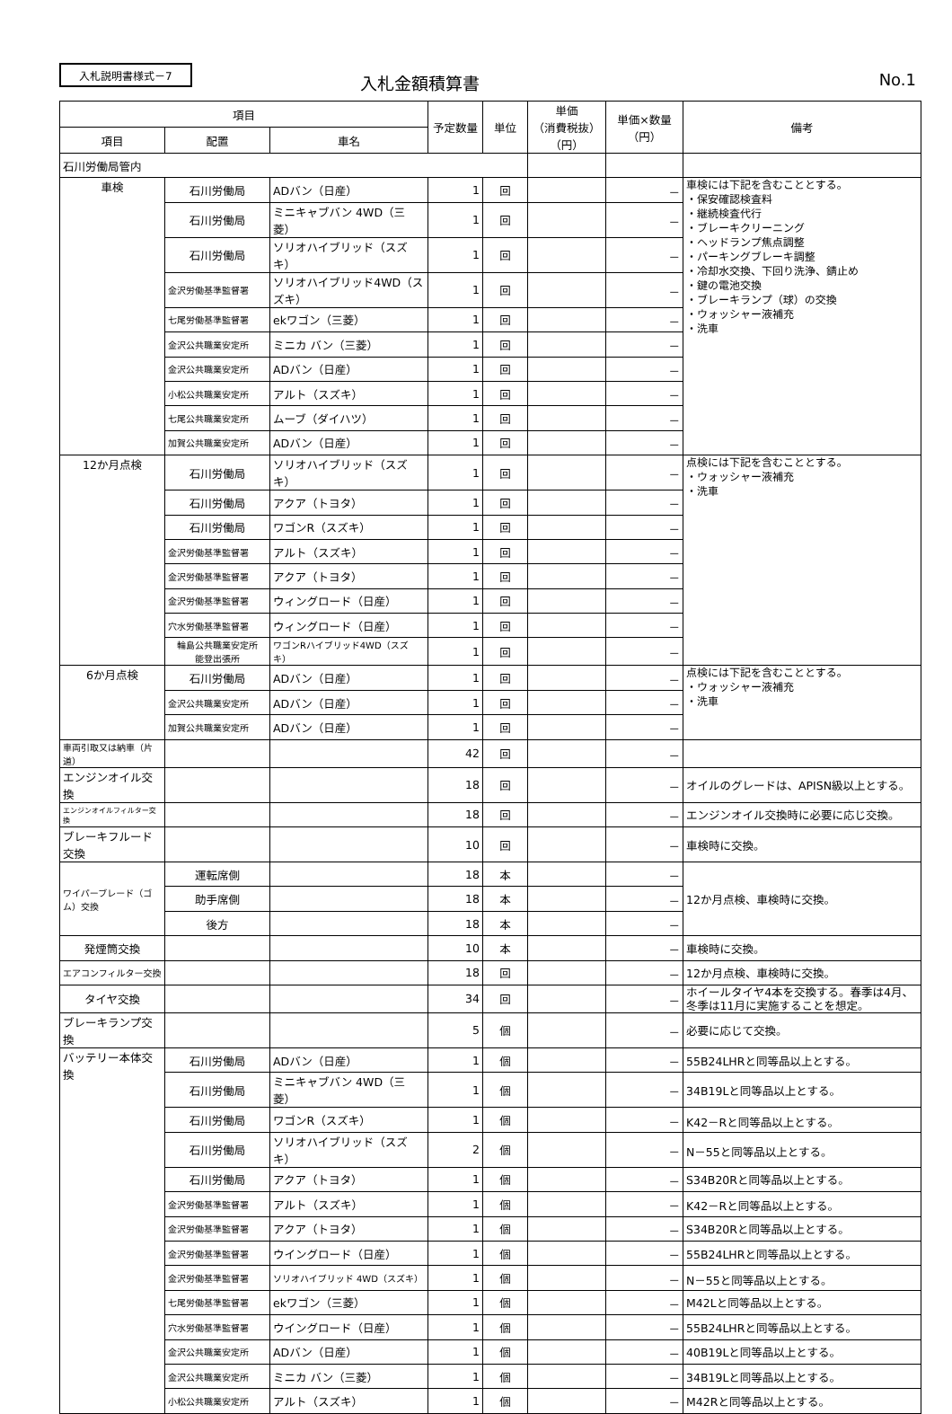入札説明書様式－7
入札金額積算書 No.1
| 項目 | | | 予定数量 | 単位 | 単価 （消費税抜） （円） | 単価×数量 （円） | 備考 |
| --- | --- | --- | --- | --- | --- | --- | --- |
| 項目 | 配置 | 車名 | | | | | |
| 石川労働局管内 | | | | | | | |
| 車検 | 石川労働局 | ADバン（日産） | 1 | 回 | | － | 車検には下記を含むこととする。 ・保安確認検査料 ・継続検査代行 ・ブレーキクリーニング ・ヘッドランプ焦点調整 ・パーキングブレーキ調整 ・冷却水交換、下回り洗浄、錆止め ・鍵の電池交換 ・ブレーキランプ（球）の交換 ・ウォッシャー液補充 ・洗車 |
| | 石川労働局 | ミニキャブバン 4WD（三菱） | 1 | 回 | | － | |
| | 石川労働局 | ソリオハイブリッド（スズキ） | 1 | 回 | | － | |
| | 金沢労働基準監督署 | ソリオハイブリッド4WD（スズキ） | 1 | 回 | | － | |
| | 七尾労働基準監督署 | ekワゴン（三菱） | 1 | 回 | | － | |
| | 金沢公共職業安定所 | ミニカ バン（三菱） | 1 | 回 | | － | |
| | 金沢公共職業安定所 | ADバン（日産） | 1 | 回 | | － | |
| | 小松公共職業安定所 | アルト（スズキ） | 1 | 回 | | － | |
| | 七尾公共職業安定所 | ムーブ（ダイハツ） | 1 | 回 | | － | |
| | 加賀公共職業安定所 | ADバン（日産） | 1 | 回 | | － | |
| 12か月点検 | 石川労働局 | ソリオハイブリッド（スズキ） | 1 | 回 | | － | 点検には下記を含むこととする。 ・ウォッシャー液補充 ・洗車 |
| | 石川労働局 | アクア（トヨタ） | 1 | 回 | | － | |
| | 石川労働局 | ワゴンR（スズキ） | 1 | 回 | | － | |
| | 金沢労働基準監督署 | アルト（スズキ） | 1 | 回 | | － | |
| | 金沢労働基準監督署 | アクア（トヨタ） | 1 | 回 | | － | |
| | 金沢労働基準監督署 | ウィングロード（日産） | 1 | 回 | | － | |
| | 穴水労働基準監督署 | ウィングロード（日産） | 1 | 回 | | － | |
| | 輪島公共職業安定所 能登出張所 | ワゴンRハイブリッド4WD（スズキ） | 1 | 回 | | － | |
| 6か月点検 | 石川労働局 | ADバン（日産） | 1 | 回 | | － | 点検には下記を含むこととする。 ・ウォッシャー液補充 ・洗車 |
| | 金沢公共職業安定所 | ADバン（日産） | 1 | 回 | | － | |
| | 加賀公共職業安定所 | ADバン（日産） | 1 | 回 | | － | |
| 車両引取又は納車（片道） | | | 42 | 回 | | － | |
| エンジンオイル交換 | | | 18 | 回 | | － | オイルのグレードは、APISN級以上とする。 |
| エンジンオイルフィルター交換 | | | 18 | 回 | | － | エンジンオイル交換時に必要に応じ交換。 |
| ブレーキフルード交換 | | | 10 | 回 | | － | 車検時に交換。 |
| ワイパーブレード（ゴム）交換 | 運転席側 | | 18 | 本 | | － | 12か月点検、車検時に交換。 |
| | 助手席側 | | 18 | 本 | | － | |
| | 後方 | | 18 | 本 | | － | |
| 発煙筒交換 | | | 10 | 本 | | － | 車検時に交換。 |
| エアコンフィルター交換 | | | 18 | 回 | | － | 12か月点検、車検時に交換。 |
| タイヤ交換 | | | 34 | 回 | | － | ホイールタイヤ4本を交換する。春季は4月、冬季は11月に実施することを想定。 |
| ブレーキランプ交換 | | | 5 | 個 | | － | 必要に応じて交換。 |
| バッテリー本体交換 | 石川労働局 | ADバン（日産） | 1 | 個 | | － | 55B24LHRと同等品以上とする。 |
| | 石川労働局 | ミニキャブバン 4WD（三菱） | 1 | 個 | | － | 34B19Lと同等品以上とする。 |
| | 石川労働局 | ワゴンR（スズキ） | 1 | 個 | | － | K42－Rと同等品以上とする。 |
| | 石川労働局 | ソリオハイブリッド（スズキ） | 2 | 個 | | － | N－55と同等品以上とする。 |
| | 石川労働局 | アクア（トヨタ） | 1 | 個 | | － | S34B20Rと同等品以上とする。 |
| | 金沢労働基準監督署 | アルト（スズキ） | 1 | 個 | | － | K42－Rと同等品以上とする。 |
| | 金沢労働基準監督署 | アクア（トヨタ） | 1 | 個 | | － | S34B20Rと同等品以上とする。 |
| | 金沢労働基準監督署 | ウイングロード（日産） | 1 | 個 | | － | 55B24LHRと同等品以上とする。 |
| | 金沢労働基準監督署 | ソリオハイブリッド 4WD（スズキ） | 1 | 個 | | － | N－55と同等品以上とする。 |
| | 七尾労働基準監督署 | ekワゴン（三菱） | 1 | 個 | | － | M42Lと同等品以上とする。 |
| | 穴水労働基準監督署 | ウイングロード（日産） | 1 | 個 | | － | 55B24LHRと同等品以上とする。 |
| | 金沢公共職業安定所 | ADバン（日産） | 1 | 個 | | － | 40B19Lと同等品以上とする。 |
| | 金沢公共職業安定所 | ミニカ バン（三菱） | 1 | 個 | | － | 34B19Lと同等品以上とする。 |
| | 小松公共職業安定所 | アルト（スズキ） | 1 | 個 | | － | M42Rと同等品以上とする。 |